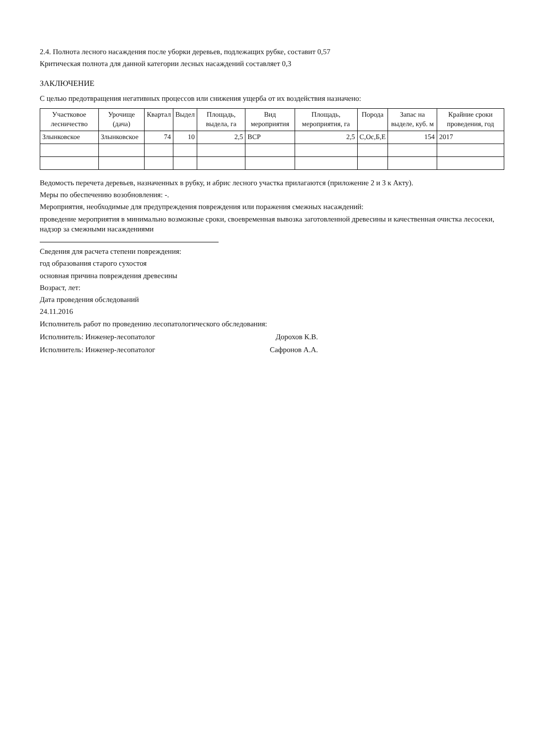2.4. Полнота лесного насаждения после уборки деревьев, подлежащих рубке, составит 0,57
Критическая полнота для данной категории лесных насаждений составляет 0,3
ЗАКЛЮЧЕНИЕ
С целью предотвращения негативных процессов или снижения ущерба от их воздействия назначено:
| Участковое лесничество | Урочище (дача) | Квартал | Выдел | Площадь, выдела, га | Вид мероприятия | Площадь, мероприятия, га | Порода | Запас на выделе, куб. м | Крайние сроки проведения, год |
| --- | --- | --- | --- | --- | --- | --- | --- | --- | --- |
| Злынковское | Злынковское | 74 | 10 | 2,5 | ВСР | 2,5 | С,Ос,Б,Е | 154 | 2017 |
Ведомость перечета деревьев, назначенных в рубку, и абрис лесного участка прилагаются (приложение 2 и 3 к Акту).
Меры по обеспечению возобновления: -.
Мероприятия, необходимые для предупреждения повреждения или поражения смежных насаждений:
проведение мероприятия в минимально возможные сроки, своевременная вывозка заготовленной древесины и качественная очистка лесосеки, надзор за смежными насаждениями
Сведения для расчета степени повреждения:
год образования старого сухостоя
основная причина повреждения древесины
Возраст, лет:
Дата проведения обследований
24.11.2016
Исполнитель работ по проведению лесопатологического обследования:
Исполнитель: Инженер-лесопатолог Дорохов К.В.
Исполнитель: Инженер-лесопатолог Сафронов А.А.